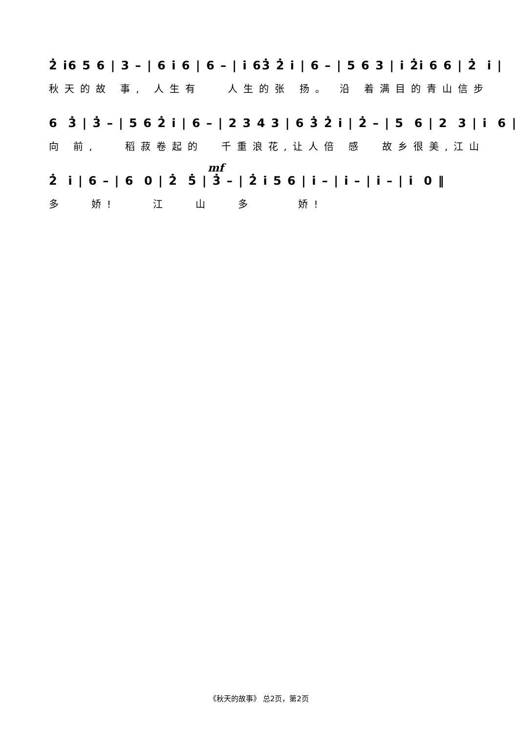2̇ i̇6 5 6 | 3 – | 6 i̇ 6 | 6 – | i̇ 63̇ 2̇ i̇ | 6 – | 5 6 3 | i̇ 2̇i̇ 6 6 | 2̇ i̇ |
秋天的故 事, 人生有 人生的张 扬。 沿 着满目的青山信步
6 3̇ | 3̇ – | 5 6 2̇ i̇ | 6 – | 2 3 4 3 | 6 3̇ 2̇ i̇ | 2̇ – | 5 6 | 2 3 | i̇ 6 |
向 前, 稻菽卷起的 千重浪花,让人倍 感 故乡很美,江山
mf
2̇ i̇ | 6 – | 6 0 | 2̇ 5̇ | 3̇ – | 2̇ i̇ 5 6 | i̇ – | i̇ – | i̇ – | i̇ 0 ‖
多 娇! 江 山 多 娇!
《秋天的故事》 总2页，第2页